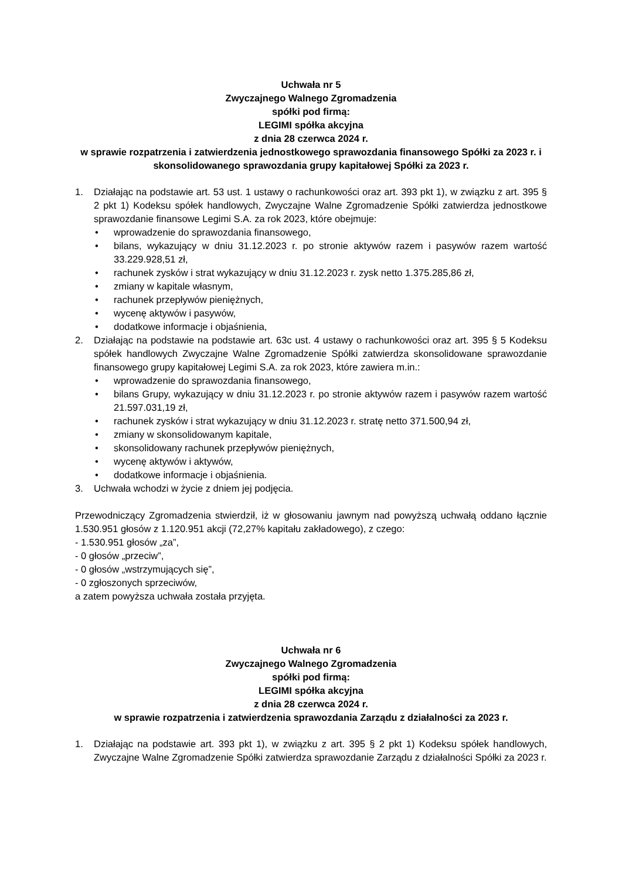Uchwała nr 5
Zwyczajnego Walnego Zgromadzenia
spółki pod firmą:
LEGIMI spółka akcyjna
z dnia 28 czerwca 2024 r.
w sprawie rozpatrzenia i zatwierdzenia jednostkowego sprawozdania finansowego Spółki za 2023 r. i skonsolidowanego sprawozdania grupy kapitałowej Spółki za 2023 r.
1. Działając na podstawie art. 53 ust. 1 ustawy o rachunkowości oraz art. 393 pkt 1), w związku z art. 395 § 2 pkt 1) Kodeksu spółek handlowych, Zwyczajne Walne Zgromadzenie Spółki zatwierdza jednostkowe sprawozdanie finansowe Legimi S.A. za rok 2023, które obejmuje:
• wprowadzenie do sprawozdania finansowego,
• bilans, wykazujący w dniu 31.12.2023 r. po stronie aktywów razem i pasywów razem wartość 33.229.928,51 zł,
• rachunek zysków i strat wykazujący w dniu 31.12.2023 r. zysk netto 1.375.285,86 zł,
• zmiany w kapitale własnym,
• rachunek przepływów pieniężnych,
• wycenę aktywów i pasywów,
• dodatkowe informacje i objaśnienia,
2. Działając na podstawie na podstawie art. 63c ust. 4 ustawy o rachunkowości oraz art. 395 § 5 Kodeksu spółek handlowych Zwyczajne Walne Zgromadzenie Spółki zatwierdza skonsolidowane sprawozdanie finansowego grupy kapitałowej Legimi S.A. za rok 2023, które zawiera m.in.:
• wprowadzenie do sprawozdania finansowego,
• bilans Grupy, wykazujący w dniu 31.12.2023 r. po stronie aktywów razem i pasywów razem wartość 21.597.031,19 zł,
• rachunek zysków i strat wykazujący w dniu 31.12.2023 r. stratę netto 371.500,94 zł,
• zmiany w skonsolidowanym kapitale,
• skonsolidowany rachunek przepływów pieniężnych,
• wycenę aktywów i aktywów,
• dodatkowe informacje i objaśnienia.
3. Uchwała wchodzi w życie z dniem jej podjęcia.
Przewodniczący Zgromadzenia stwierdził, iż w głosowaniu jawnym nad powyższą uchwałą oddano łącznie 1.530.951 głosów z 1.120.951 akcji (72,27% kapitału zakładowego), z czego:
- 1.530.951 głosów „za”,
- 0 głosów „przeciw”,
- 0 głosów „wstrzymujących się”,
- 0 zgłoszonych sprzeciwów,
a zatem powyższa uchwała została przyjęta.
Uchwała nr 6
Zwyczajnego Walnego Zgromadzenia
spółki pod firmą:
LEGIMI spółka akcyjna
z dnia 28 czerwca 2024 r.
w sprawie rozpatrzenia i zatwierdzenia sprawozdania Zarządu z działalności za 2023 r.
1. Działając na podstawie art. 393 pkt 1), w związku z art. 395 § 2 pkt 1) Kodeksu spółek handlowych, Zwyczajne Walne Zgromadzenie Spółki zatwierdza sprawozdanie Zarządu z działalności Spółki za 2023 r.